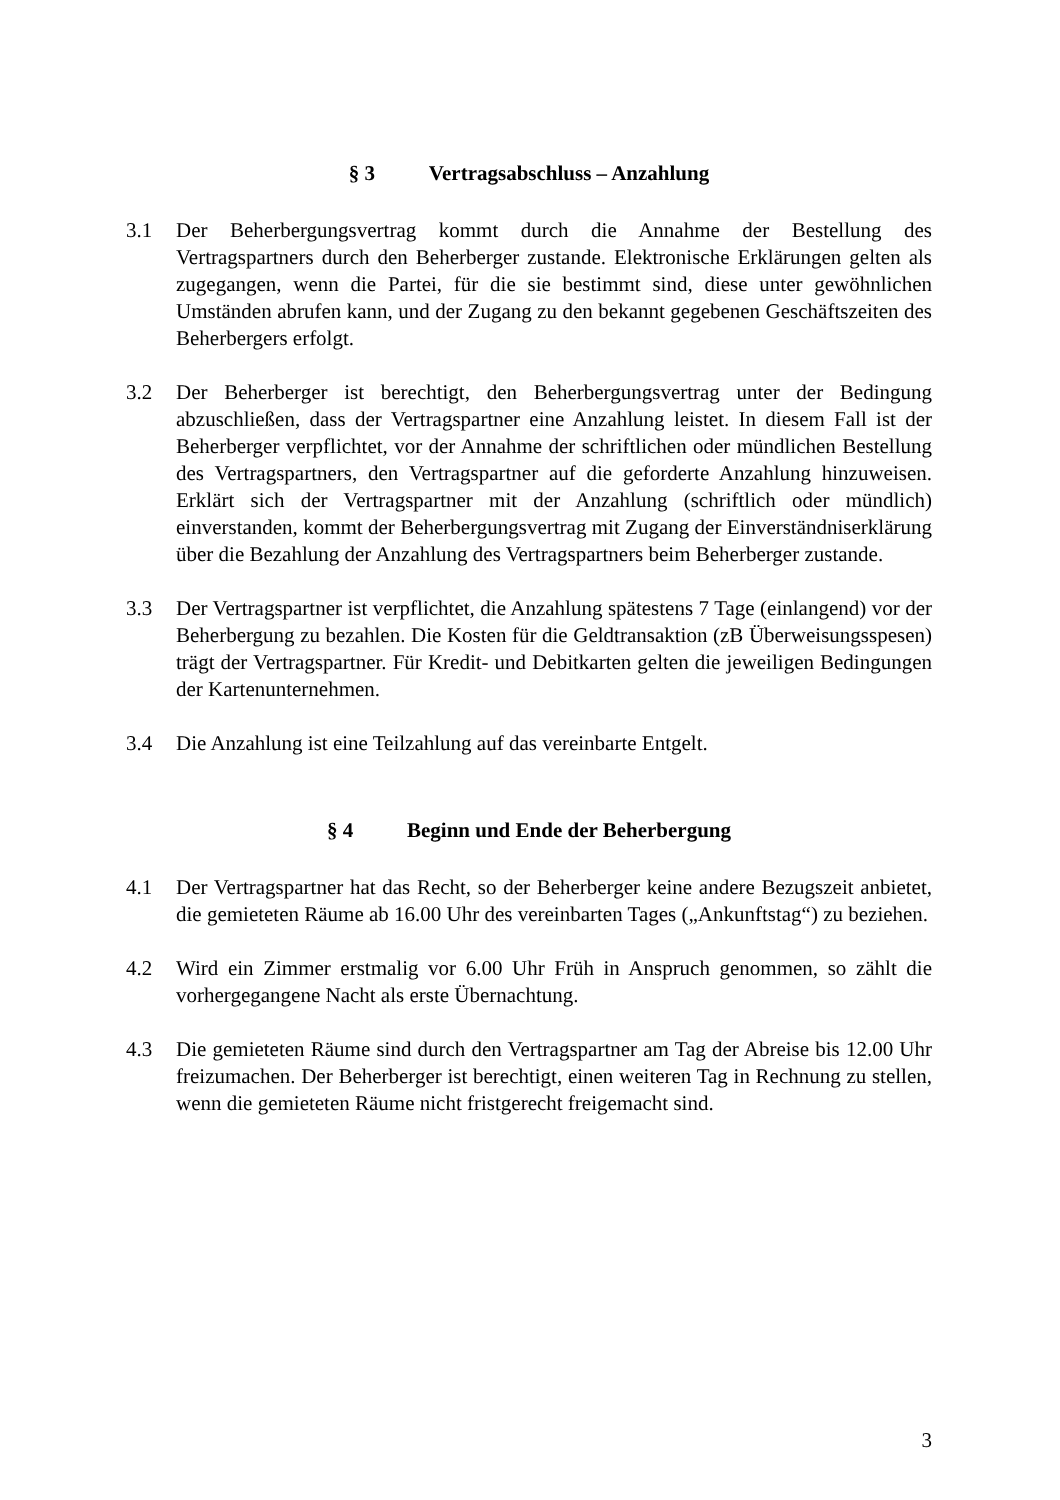§ 3 Vertragsabschluss – Anzahlung
3.1 Der Beherbergungsvertrag kommt durch die Annahme der Bestellung des Vertragspartners durch den Beherberger zustande. Elektronische Erklärungen gelten als zugegangen, wenn die Partei, für die sie bestimmt sind, diese unter gewöhnlichen Umständen abrufen kann, und der Zugang zu den bekannt gegebenen Geschäftszeiten des Beherbergers erfolgt.
3.2 Der Beherberger ist berechtigt, den Beherbergungsvertrag unter der Bedingung abzuschließen, dass der Vertragspartner eine Anzahlung leistet. In diesem Fall ist der Beherberger verpflichtet, vor der Annahme der schriftlichen oder mündlichen Bestellung des Vertragspartners, den Vertragspartner auf die geforderte Anzahlung hinzuweisen. Erklärt sich der Vertragspartner mit der Anzahlung (schriftlich oder mündlich) einverstanden, kommt der Beherbergungsvertrag mit Zugang der Einverständniserklärung über die Bezahlung der Anzahlung des Vertragspartners beim Beherberger zustande.
3.3 Der Vertragspartner ist verpflichtet, die Anzahlung spätestens 7 Tage (einlangend) vor der Beherbergung zu bezahlen. Die Kosten für die Geldtransaktion (zB Überweisungsspesen) trägt der Vertragspartner. Für Kredit- und Debitkarten gelten die jeweiligen Bedingungen der Kartenunternehmen.
3.4 Die Anzahlung ist eine Teilzahlung auf das vereinbarte Entgelt.
§ 4 Beginn und Ende der Beherbergung
4.1 Der Vertragspartner hat das Recht, so der Beherberger keine andere Bezugszeit anbietet, die gemieteten Räume ab 16.00 Uhr des vereinbarten Tages („Ankunftstag“) zu beziehen.
4.2 Wird ein Zimmer erstmalig vor 6.00 Uhr Früh in Anspruch genommen, so zählt die vorhergegangene Nacht als erste Übernachtung.
4.3 Die gemieteten Räume sind durch den Vertragspartner am Tag der Abreise bis 12.00 Uhr freizumachen. Der Beherberger ist berechtigt, einen weiteren Tag in Rechnung zu stellen, wenn die gemieteten Räume nicht fristgerecht freigemacht sind.
3